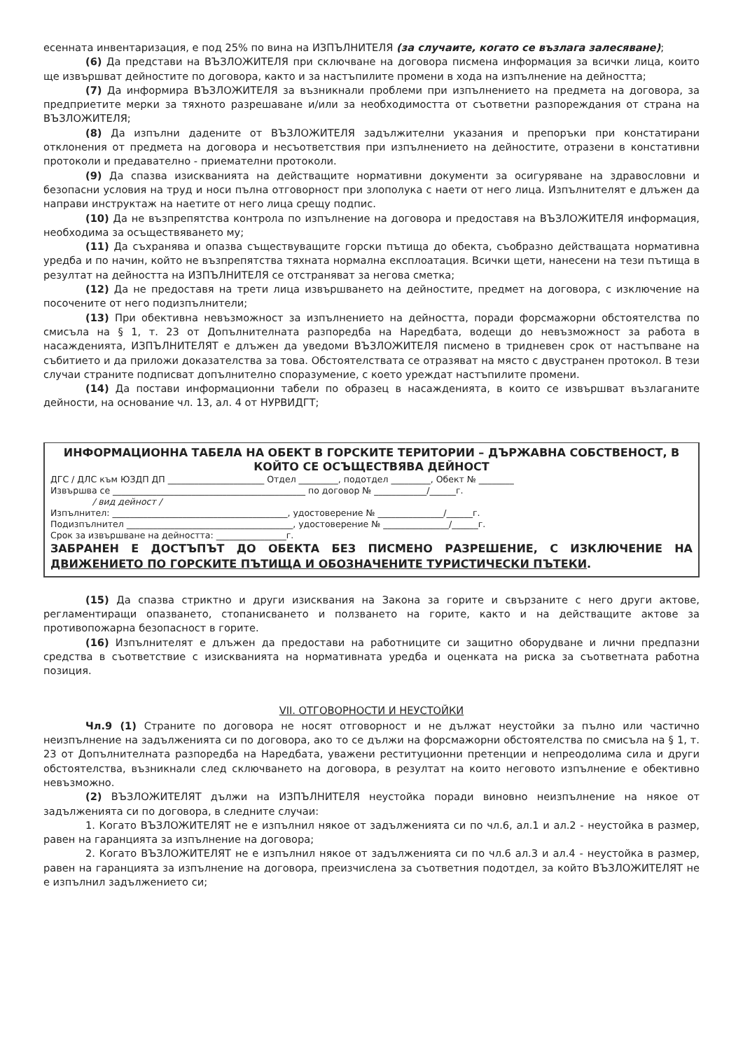есенната инвентаризация, е под 25% по вина на ИЗПЪЛНИТЕЛЯ (за случаите, когато се възлага залесяване);
(6) Да представи на ВЪЗЛОЖИТЕЛЯ при сключване на договора писмена информация за всички лица, които ще извършват дейностите по договора, както и за настъпилите промени в хода на изпълнение на дейността;
(7) Да информира ВЪЗЛОЖИТЕЛЯ за възникнали проблеми при изпълнението на предмета на договора, за предприетите мерки за тяхното разрешаване и/или за необходимостта от съответни разпореждания от страна на ВЪЗЛОЖИТЕЛЯ;
(8) Да изпълни дадените от ВЪЗЛОЖИТЕЛЯ задължителни указания и препоръки при констатирани отклонения от предмета на договора и несъответствия при изпълнението на дейностите, отразени в констативни протоколи и предавателно - приемателни протоколи.
(9) Да спазва изискванията на действащите нормативни документи за осигуряване на здравословни и безопасни условия на труд и носи пълна отговорност при злополука с наети от него лица. Изпълнителят е длъжен да направи инструктаж на наетите от него лица срещу подпис.
(10) Да не възпрепятства контрола по изпълнение на договора и предоставя на ВЪЗЛОЖИТЕЛЯ информация, необходима за осъществяването му;
(11) Да съхранява и опазва съществуващите горски пътища до обекта, съобразно действащата нормативна уредба и по начин, който не възпрепятства тяхната нормална експлоатация. Всички щети, нанесени на тези пътища в резултат на дейността на ИЗПЪЛНИТЕЛЯ се отстраняват за негова сметка;
(12) Да не предоставя на трети лица извършването на дейностите, предмет на договора, с изключение на посочените от него подизпълнители;
(13) При обективна невъзможност за изпълнението на дейността, поради форсмажорни обстоятелства по смисъла на § 1, т. 23 от Допълнителната разпоредба на Наредбата, водещи до невъзможност за работа в насажденията, ИЗПЪЛНИТЕЛЯТ е длъжен да уведоми ВЪЗЛОЖИТЕЛЯ писмено в тридневен срок от настъпване на събитието и да приложи доказателства за това. Обстоятелствата се отразяват на място с двустранен протокол. В тези случаи страните подписват допълнително споразумение, с което уреждат настъпилите промени.
(14) Да постави информационни табели по образец в насажденията, в които се извършват възлаганите дейности, на основание чл. 13, ал. 4 от НУРВИДГТ;
ИНФОРМАЦИОННА ТАБЕЛА НА ОБЕКТ В ГОРСКИТЕ ТЕРИТОРИИ – ДЪРЖАВНА СОБСТВЕНОСТ, В КОЙТО СЕ ОСЪЩЕСТВЯВА ДЕЙНОСТ
ДГС / ДЛС към ЮЗДП ДП ______________________ Отдел _________, подотдел _________, Обект № ________
Извършва се ____________________________________________ по договор № ____________/______г.
/ вид дейност /
Изпълнител: ________________________________________, удостоверение № _______________/______г.
Подизпълнител ______________________________________, удостоверение № _______________/______г.
Срок за извършване на дейността: ________________г.
ЗАБРАНЕН Е ДОСТЪПЪТ ДО ОБЕКТА БЕЗ ПИСМЕНО РАЗРЕШЕНИЕ, С ИЗКЛЮЧЕНИЕ НА ДВИЖЕНИЕТО ПО ГОРСКИТЕ ПЪТИЩА И ОБОЗНАЧЕНИТЕ ТУРИСТИЧЕСКИ ПЪТЕКИ.
(15) Да спазва стриктно и други изисквания на Закона за горите и свързаните с него други актове, регламентиращи опазването, стопанисването и ползването на горите, както и на действащите актове за противопожарна безопасност в горите.
(16) Изпълнителят е длъжен да предостави на работниците си защитно оборудване и лични предпазни средства в съответствие с изискванията на нормативната уредба и оценката на риска за съответната работна позиция.
VII. ОТГОВОРНОСТИ И НЕУСТОЙКИ
Чл.9 (1) Страните по договора не носят отговорност и не дължат неустойки за пълно или частично неизпълнение на задълженията си по договора, ако то се дължи на форсмажорни обстоятелства по смисъла на § 1, т. 23 от Допълнителната разпоредба на Наредбата, уважени реституционни претенции и непреодолима сила и други обстоятелства, възникнали след сключването на договора, в резултат на които неговото изпълнение е обективно невъзможно.
(2) ВЪЗЛОЖИТЕЛЯТ дължи на ИЗПЪЛНИТЕЛЯ неустойка поради виновно неизпълнение на някое от задълженията си по договора, в следните случаи:
1. Когато ВЪЗЛОЖИТЕЛЯТ не е изпълнил някое от задълженията си по чл.6, ал.1 и ал.2 - неустойка в размер, равен на гаранцията за изпълнение на договора;
2. Когато ВЪЗЛОЖИТЕЛЯТ не е изпълнил някое от задълженията си по чл.6 ал.3 и ал.4 - неустойка в размер, равен на гаранцията за изпълнение на договора, преизчислена за съответния подотдел, за който ВЪЗЛОЖИТЕЛЯТ не е изпълнил задължението си;